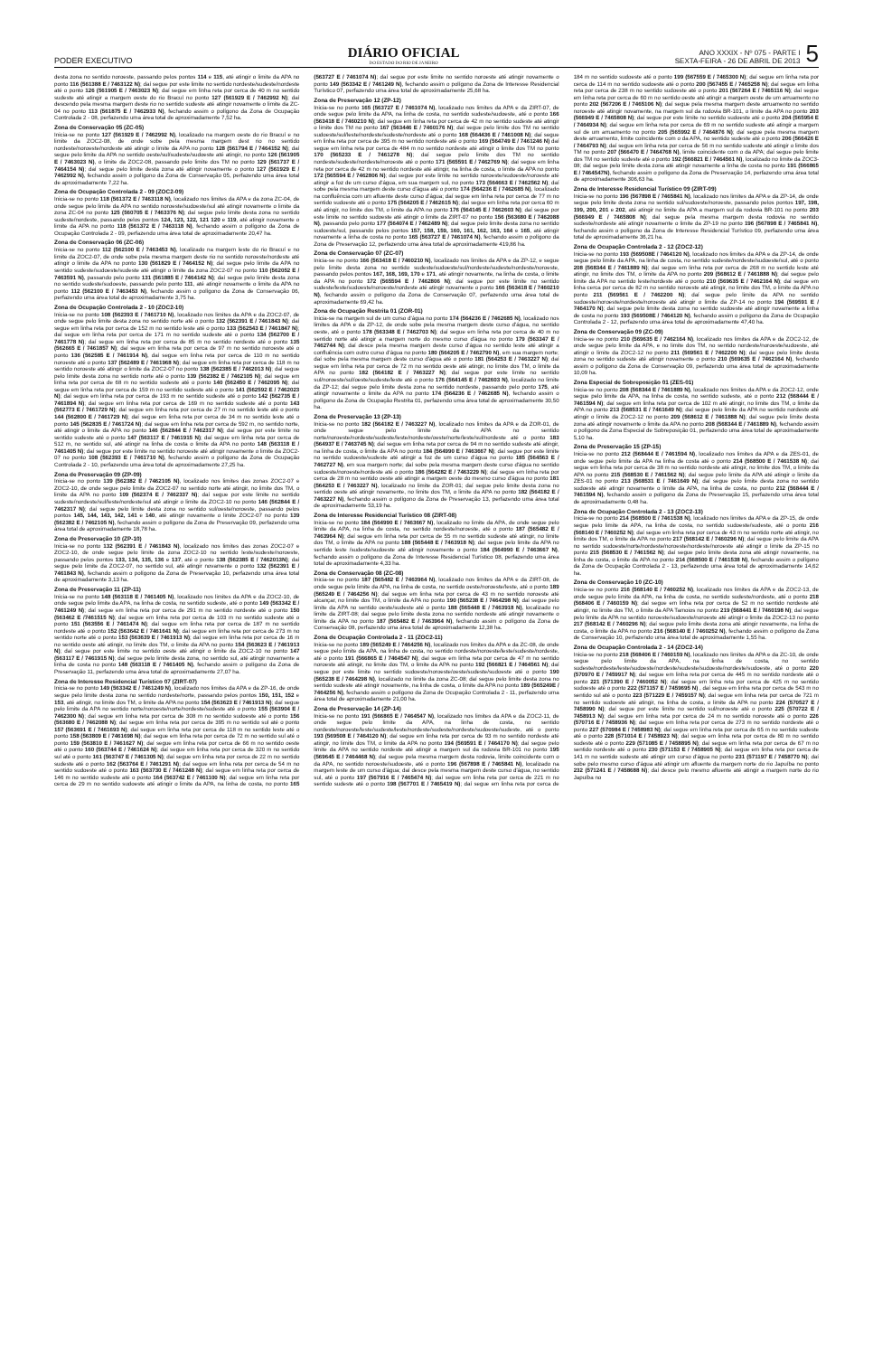PODER EXECUTIVO
DIÁRIO OFICIAL
DO ESTADO DO RIO DE JANEIRO
ANO XXXIX - Nº 075 - PARTE I
SEXTA-FEIRA - 26 DE ABRIL DE 2013
5
desta zona no sentido noroeste, passando pelos pontos 114 e 115, até atingir o limite da APA no ponto 116 (561388 E / 7463122 N); daí segue por este limite no sentido nordeste/sudeste/nordeste até o ponto 126 (561905 E / 7463023 N); daí segue em linha reta por cerca de 40 m no sentido sudeste até atingir a margem oeste do rio Bracuí no ponto 127 (561929 E / 7462992 N); daí descendo pela mesma margem deste rio no sentido sudeste até atingir novamente o limite da ZC-04 no ponto 113 (561875 E / 7462933 N), fechando assim o polígono da Zona de Ocupação Controlada 2 - 08, perfazendo uma área total de aproximadamente 7,52 ha.
Zona de Conservação 05 (ZC-05)
Inicia-se no ponto 127 (561929 E / 7462992 N), localizado na margem oeste do rio Bracuí e no limite da ZOC2-08, de onde sobe pela mesma margem dest rio no sentido nordeste/noroeste/nordeste até atingir o limite da APA no ponto 128 (561794 E / 7464152 N); daí segue pelo limite da APA no sentido oeste/sul/sudeste/sudoeste até atingir, no ponto 126 (561905 E / 7463023 N), o limite da ZOC2-08, passando pelo limite dos TM no ponto 129 (561737 E / 7464154 N); daí segue pelo limite desta zona até atingir novamente o ponto 127 (561929 E / 7462992 N), fechando assim o polígono da Zona de Conservação 05, perfazendo uma área total de aproximadamente 7,22 ha.
Zona de Ocupação Controlada 2 - 09 (ZOC2-09)
Inicia-se no ponto 118 (561372 E / 7463118 N), localizado nos limites da APA e da zona ZC-04, de onde segue pelo limite da APA no sentido noroeste/sudoeste/sul até atingir novamente o limite da zona ZC-04 no ponto 125 (560705 E / 7463376 N); daí segue pelo limite desta zona no sentido sudeste/nordeste, passando pelos pontos 124, 123, 122, 121 120 e 119, até atingir novamente o limite da APA no ponto 118 (561372 E / 7463118 N), fechando assim o polígono da Zona de Ocupação Controlada 2 - 09, perfazendo uma área total de aproximadamente 20,47 ha.
Zona de Conservação 06 (ZC-06)
Inicia-se no ponto 112 (562100 E / 7463453 N), localizado na margem leste do rio Bracuí e no limite da ZOC2-07, de onde sobe pela mesma margem deste rio no sentido noroeste/nordeste até atingir o limite da APA no ponto 130 (561829 E / 7464152 N); daí segue pelo limite da APA no sentido sudeste/sudoeste/sudeste até atingir o limite da zona ZOC2-07 no ponto 110 (562052 E / 7463591 N), passando pelo ponto 131 (561885 E / 7464142 N); daí segue pelo limite desta zona no sentido sudeste/sudoeste, passando pelo ponto 111, até atingir novamente o limite da APA no ponto 112 (562100 E / 7463453 N), fechando assim o polígono da Zona de Conservação 06, perfazendo uma área total de aproximadamente 3,75 ha.
Zona de Ocupação Controlada 2 - 10 (ZOC2-10)
Inicia-se no ponto 108 (562393 E / 7461710 N), localizado nos limites da APA e da ZOC2-07, de onde segue pelo limite desta zona no sentido norte até o ponto 132 (562391 E / 7461843 N); daí segue em linha reta por cerca de 152 m no sentido leste até o ponto 133 (562543 E / 7461847 N); daí segue em linha reta por cerca de 171 m no sentido sudeste até o ponto 134 (562700 E / 7461778 N); daí segue em linha reta por cerca de 85 m no sentido nordeste até o ponto 135 (562665 E / 7461857 N); daí segue em linha reta por cerca de 97 m no sentido noroeste até o ponto 136 (562585 E / 7461914 N), daí segue em linha reta por cerca de 110 m no sentido noroeste até o ponto 137 (562489 E / 7461968 N); daí segue em linha reta por cerca de 118 m no sentido noroeste até atingir o limite da ZOC2-07 no ponto 138 (562385 E / 7462013 N); daí segue pelo limite desta zona no sentido norte até o ponto 139 (562382 E / 7462105 N); daí segue em linha reta por cerca de 68 m no sentido sudeste até o ponto 140 (562450 E / 7462095 N); daí segue em linha reta por cerca de 159 m no sentido sudeste até o ponto 141 (562592 E / 7462023 N); daí segue em linha reta por cerca de 193 m no sentido sudeste até o ponto 142 (562735 E / 7461894 N); daí segue em linha reta por cerca de 169 m no sentido sudeste até o ponto 143 (562773 E / 7461729 N); daí segue em linha reta por cerca de 27 m no sentido leste até o ponto 144 (562800 E / 7461729 N); daí segue em linha reta por cerca de 34 m no sentido leste até o ponto 145 (562835 E / 7461724 N); daí segue em linha reta por cerca de 592 m, no sentido norte, até atingir o limite da APA no ponto 146 (562844 E / 7462317 N); daí segue por este limite no sentido sudeste até o ponto 147 (563117 E / 7461915 N); daí segue em linha reta por cerca de 512 m, no sentido sul, até atingir na linha de costa o limite da APA no ponto 148 (563118 E / 7461405 N); daí segue por este limite no sentido noroeste até atingir novamente o limite da ZOC2-07 no ponto 108 (562393 E / 7461710 N), fechando assim o polígono da Zona de Ocupação Controlada 2 - 10, perfazendo uma área total de aproximadamente 27,25 ha.
Zona de Preservação 09 (ZP-09)
Inicia-se no ponto 139 (562382 E / 7462105 N), localizado nos limites das zonas ZOC2-07 e ZOC2-10, de onde segue pelo limite da ZOC2-07 no sentido norte até atingir, no limite dos TM, o limite da APA no ponto 109 (562374 E / 7462337 N); daí segue por este limite no sentido sudeste/nordeste/sul/leste/nordeste/sul até atingir o limite da ZOC2-10 no ponto 146 (562844 E / 7462317 N); daí segue pelo limite desta zona no sentido sul/oeste/noroeste, passando pelos pontos 145, 144, 143, 142, 141 e 140, até atingir novamente o limite ZOC2-07 no ponto 139 (562382 E / 7462105 N), fechando assim o polígono da Zona de Preservação 09, perfazendo uma área total de aproximadamente 18,78 ha.
Zona de Preservação 10 (ZP-10)
Inicia-se no ponto 132 (562391 E / 7461843 N), localizado nos limites das zonas ZOC2-07 e ZOC2-10, de onde segue pelo limite da zona ZOC2-10 no sentido leste/sudeste/noroeste, passando pelos pontos 133, 134, 135, 136 e 137, até o ponto 138 (562385 E / 7462013N); daí segue pelo limite da ZOC2-07, no sentido sul, até atingir novamente o ponto 132 (562391 E / 7461843 N), fechando assim o polígono da Zona de Preservação 10, perfazendo uma área total de aproximadamente 3,13 ha.
Zona de Preservação 11 (ZP-11)
Inicia-se no ponto 148 (563118 E / 7461405 N), localizado nos limites da APA e da ZOC2-10, de onde segue pelo limite da APA, na linha de costa, no sentido sudeste, até o ponto 149 (563342 E / 7461249 N); daí segue em linha reta por cerca de 291 m no sentido nordeste até o ponto 150 (563462 E /7461515 N); daí segue em linha reta por cerca de 103 m no sentido sudeste até o ponto 151 (563556 E / 7461474 N); daí segue em linha reta por cerca de 187 m no sentido nordeste até o ponto 152 (563642 E / 7461641 N); daí segue em linha reta por cerca de 273 m no sentido norte até o ponto 153 (563639 E / 7461913 N); daí segue em linha reta por cerca de 16 m no sentido oeste até atingir, no limite dos TM, o limite da APA no ponto 154 (563623 E / 7461913 N); daí segue por este limite no sentido oeste até atingir o limite da ZOC2-10 no ponto 147 (563117 E / 7461915 N); daí segue pelo limite desta zona, no sentido sul, até atingir novamente a linha de costa no ponto 148 (563118 E / 7461405 N), fechando assim o polígono da Zona de Preservação 11, perfazendo uma área total de aproximadamente 27,07 ha.
Zona de Interesse Residencial Turístico 07 (ZIRT-07)
Inicia-se no ponto 149 (563342 E / 7461249 N), localizado nos limites da APA e da ZP-16, de onde segue pelo limite desta zona no sentido nordeste/norte, passando pelos pontos 150, 151, 152 e 153, até atingir, no limite dos TM, o limite da APA no ponto 154 (563623 E / 7461913 N); daí segue pelo limite da APA no sentido norte/noroeste/norte/nordeste/sudeste até o ponto 155 (563904 E / 7462300 N); daí segue em linha reta por cerca de 308 m no sentido sudoeste até o ponto 156 (563680 E / 7462088 N); daí segue em linha reta por cerca de 395 m no sentido sul até o ponto 157 (563691 E / 7461693 N); daí segue em linha reta por cerca de 118 m no sentido leste até o ponto 158 (563809 E / 7461698 N); daí segue em linha reta por cerca de 72 m no sentido sul até o ponto 159 (563810 E / 7461627 N); daí segue em linha reta por cerca de 66 m no sentido oeste até o ponto 160 (563744 E / 7461624 N); daí segue em linha reta por cerca de 320 m no sentido sul até o ponto 161 (563747 E / 7461305 N); daí segue em linha reta por cerca de 22 m no sentido sudeste até o ponto 162 (563764 E / 7461291 N); daí segue em linha reta por cerca de 54 m no sentido sudoeste até o ponto 163 (563730 E / 7461248 N); daí segue em linha reta por cerca de 146 m no sentido sudeste até o ponto 164 (563742 E / 7461100 N); daí segue em linha reta por cerca de 29 m no sentido sudoeste até atingir o limite da APA, na linha de costa, no ponto 165 (563727 E / 7461074 N); daí segue por este limite no sentido noroeste até atingir novamente o ponto 149 (563342 E / 7461249 N), fechando assim o polígono da Zona de Interesse Residencial Turístico 07, perfazendo uma área total de aproximadamente 25,68 ha.
Zona de Preservação 12 (ZP-12)
Inicia-se no ponto 165 (563727 E / 7461074 N), localizado nos limites da APA e da ZIRT-07, de onde segue pelo limite da APA, na linha de costa, no sentido sudeste/sudoeste, até o ponto 166 (563418 E / 7460210 N); daí segue em linha reta por cerca de 42 m no sentido sudeste até atingir o limite dos TM no ponto 167 (563446 E / 7460176 N); daí segue pelo limite dos TM no sentido sudoeste/sul/leste/nordeste/sudeste/nordeste até o ponto 168 (564436 E / 7461008 N); daí segue em linha reta por cerca de 395 m no sentido nordeste até o ponto 169 (564749 E / 7461246 N) daí segue em linha reta por cerca de 484 m no sentido nordeste até atingir o limite dos TM no ponto 170 (565233 E / 7461278 N); daí segue pelo limite dos TM no sentido nordeste/sudeste/nordeste/noroeste até o ponto 171 (565591 E / 7462769 N); daí segue em linha reta por cerca de 42 m no sentido nordeste até atingir, na linha de costa, o limite da APA no ponto 172 (565594 E / 7462806 N); daí segue por este limite no sentido noroeste/sudoeste/noroeste até atingir a foz de um curso d'água, em sua margem sul, no ponto 173 (564663 E / 7462562 N); daí sobe pela mesma margem deste curso d'água até o ponto 174 (564236 E / 7462685 N), localizado na confluência com um afluente deste curso d'água; daí segue em linha reta por cerca de 77 m no sentido sudoeste até o ponto 175 (564205 E / 7462615 N); daí segue em linha reta por cerca 60 m até atingir, no limite dos TM, o limite da APA no ponto 176 (564145 E / 7462603 N); daí segue por este limite no sentido sudoeste até atingir o limite da ZIRT-07 no ponto 156 (563680 E / 7462088 N), passando pelo ponto 177 (564074 E / 7462489 N); daí segue pelo limite desta zona no sentido sudoeste/sul, passando pelos pontos 157, 158, 159, 160, 161, 162, 163, 164 e 165, até atingir novamente a linha de costa no ponto 165 (563727 E / 7461074 N), fechando assim o polígono da Zona de Preservação 12, perfazendo uma área total de aproximadamente 419,86 ha.
Zona de Conservação 07 (ZC-07)
Inicia-se no ponto 166 (563418 E / 7460210 N), localizado nos limites da APA e da ZP-12, e segue pelo limite desta zona no sentido sudeste/sudoeste/sul/nordeste/sudeste/nordeste/noroeste, passando pelos pontos 167, 168, 169, 170 e 171, até atingir novamente, na linha de costa, o limite da APA no ponto 172 (565594 E / 7462806 N); daí segue por este limite no sentido sudeste/leste/sudoeste/noroeste/nordeste até atingir novamente o ponto 166 (563418 E / 7460210 N), fechando assim o polígono da Zona de Conservação 07, perfazendo uma área total de aproximadamente 69,42 ha.
Zona de Ocupação Restrita 01 (ZOR-01)
Inicia-se na margem sul de um curso d'água no ponto 174 (564236 E / 7462685 N), localizado nos limites da APA e da ZP-12, de onde sobe pela mesma margem deste curso d'água, no sentido oeste, até o ponto 178 (563348 E / 7462703 N); daí segue em linha reta por cerca de 40 m no sentido norte até atingir a margem norte do mesmo curso d'água no ponto 179 (563347 E / 7462744 N); daí desce pela mesma margem deste curso d'água no sentido leste até atingir a confluência com outro curso d'água no ponto 180 (564205 E / 7462790 N), em sua margem norte; daí sobe pela mesma margem deste curso d'água até o ponto 181 (564253 E / 7463227 N); daí segue em linha reta por cerca de 72 m no sentido oeste até atingir, no limite dos TM, o limite da APA no ponto 182 (564182 E / 7463227 N); daí segue por este limite no sentido sul/noroeste/sul/oeste/sudeste/leste até o ponto 176 (564145 E / 7462603 N), localizado no limite da ZP-12; daí segue pelo limite desta zona no sentido nordeste, passando pelo ponto 175, até atingir novamente o limite da APA no ponto 174 (564236 E / 7462685 N), fechando assim o polígono da Zona de Ocupação Restrita 01, perfazendo uma área total de aproximadamente 30,50 ha.
Zona de Preservação 13 (ZP-13)
Inicia-se no ponto 182 (564182 E / 7463227 N), localizado nos limites da APA e da ZOR-01, de onde segue pelo limite da APA no sentido norte/noroeste/nordeste/sudeste/leste/nordeste/oeste/norte/leste/sul/nordeste até o ponto 183 (564937 E / 7463745 N); daí segue em linha reta por cerca de 94 m no sentido sudeste até atingir, na linha de costa, o limite da APA no ponto 184 (564990 E / 7463667 N); daí segue por este limite no sentido sudoeste/sudeste até atingir a foz de um curso d'água no ponto 185 (564563 E / 7462727 N), em sua margem norte; daí sobe pela mesma margem deste curso d'água no sentido sudoeste/noroeste/nordeste até o ponto 186 (564282 E / 7463229 N); daí segue em linha reta por cerca de 28 m no sentido oeste até atingir a margem oeste do mesmo curso d'água no ponto 181 (564253 E / 7463227 N), localizado no limite da ZOR-01; daí segue pelo limite desta zona no sentido oeste até atingir novamente, no limite dos TM, o limite da APA no ponto 182 (564182 E / 7463227 N), fechando assim o polígono da Zona de Preservação 13, perfazendo uma área total de aproximadamente 53,19 ha.
Zona de Interesse Residencial Turístico 08 (ZIRT-08)
Inicia-se no ponto 184 (564990 E / 7463667 N), localizado no limite da APA, de onde segue pelo limite da APA, na linha de costa, no sentido nordeste/noroeste, até o ponto 187 (565482 E / 7463964 N); daí segue em linha reta por cerca de 55 m no sentido sudeste até atingir, no limite dos TM, o limite da APA no ponto 188 (565448 E / 7463918 N); daí segue pelo limite da APA no sentido leste /sudeste/sudoeste até atingir novamente o ponto 184 (564990 E / 7463667 N), fechando assim o polígono da Zona de Interesse Residencial Turístico 08, perfazendo uma área total de aproximadamente 4,33 ha.
Zona de Conservação 08 (ZC-08)
Inicia-se no ponto 187 (565482 E / 7463964 N), localizado nos limites da APA e da ZIRT-08, de onde segue pelo limite da APA, na linha de costa, no sentido oeste/noroeste/leste, até o ponto 189 (565249 E / 7464256 N); daí segue em linha reta por cerca de 43 m no sentido noroeste até alcançar, no limite dos TM, o limite da APA no ponto 190 (565238 E / 7464298 N); daí segue pelo limite da APA no sentido oeste/sudeste até o ponto 188 (565448 E / 7463918 N), localizado no limite da ZIRT-08; daí segue pelo limite desta zona no sentido nordeste até atingir novamente o limite da APA no ponto 187 (565482 E / 7463964 N), fechando assim o polígono da Zona de Conservação 08, perfazendo uma área total de aproximadamente 12,38 ha.
Zona de Ocupação Controlada 2 - 11 (ZOC2-11)
Inicia-se no ponto 189 (565249 E / 7464256 N), localizado nos limites da APA e da ZC-08, de onde segue pelo limite da APA, na linha de costa, no sentido nordeste/noroeste/leste/sudeste/nordeste, até o ponto 191 (566865 E / 7464547 N); daí segue em linha reta por cerca de 47 m no sentido noroeste até atingir, no limite dos TM, o limite da APA no ponto 192 (566821 E / 7464561 N); daí segue por este limite no sentido sudoeste/noroeste/oeste/sudeste/sudoeste até o ponto 190 (565238 E / 7464298 N), localizado no limite da zona ZC-08; daí segue pelo limite desta zona no sentido sudeste até atingir novamente, na linha de costa, o limite da APA no ponto 189 (565249E / 7464256 N), fechando assim o polígono da Zona de Ocupação Controlada 2 - 11, perfazendo uma área total de aproximadamente 21,00 ha.
Zona de Preservação 14 (ZP-14)
Inicia-se no ponto 191 (566865 E / 7464547 N), localizado nos limites da APA e da ZOC2-11, de onde segue pelo limite da APA, na linha de costa, no sentido nordeste/noroeste/leste/sudeste/leste/nordeste/sudeste/nordeste/sudoeste/sudeste, até o ponto 193 (569508 E / 7464120 N); daí segue em linha reta por cerca de 93 m no sentido nordeste até atingir, no limite dos TM, o limite da APA no ponto 194 (569591 E / 7464170 N); daí segue pelo limite da APA no sentido nordeste até atingir a margem sul da rodovia BR-101 no ponto 195 (569645 E / 7464468 N); daí segue pela mesma margem desta rodovia, limite coincidente com o da APA, no sentido noroeste/sudoeste, até o ponto 196 (567898 E / 7465841 N), localizado na margem leste de um curso d'água; daí desce pela mesma margem deste curso d'água, no sentido sul, até o ponto 197 (567916 E / 7465474 N); daí segue em linha reta por cerca de 221 m no sentido sudeste até o ponto 198 (567701 E / 7465419 N); daí segue em linha reta por cerca de 184 m no sentido sudoeste até o ponto 199 (567559 E / 7465300 N); daí segue em linha reta por cerca de 114 m no sentido sudoeste até o ponto 200 (567455 E / 7465258 N); daí segue em linha reta por cerca de 238 m no sentido sudoeste até o ponto 201 (567264 E / 7465116 N); daí segue em linha reta por cerca de 60 m no sentido oeste até atingir a margem oeste de um arruamento no ponto 202 (567206 E / 7465106 N); daí segue pela mesma margem deste arruamento no sentido noroeste até atingir novamente, na margem sul da rodovia BR-101, o limite da APA no ponto 203 (566949 E / 7465808 N); daí segue por este limite no sentido sudoeste até o ponto 204 (565954 E / 7464934 N); daí segue em linha reta por cerca de 69 m no sentido sudeste até atingir a margem sul de um arruamento no ponto 205 (565992 E / 7464876 N); daí segue pela mesma margem deste arruamento, limite coincidente com o da APA, no sentido sudeste até o ponto 206 (566426 E / 7464793 N); daí segue em linha reta por cerca de 56 m no sentido sudeste até atingir o limite dos TM no ponto 207 (566470 E / 7464768 N), limite coincidente com o da APA; daí segue pelo limite dos TM no sentido sudeste até o ponto 192 (566821 E / 7464561 N), localizado no limite da ZOC3-08; daí segue pelo limite desta zona até atingir novamente a linha de costa no ponto 191 (566865 E / 7464547N), fechando assim o polígono da Zona de Preservação 14, perfazendo uma área total de aproximadamente 306,63 ha.
Zona de Interesse Residencial Turístico 09 (ZIRT-09)
Inicia-se no ponto 196 (567898 E / 7465841 N), localizado nos limites da APA e da ZP-14, de onde segue pelo limite desta zona no sentido sul/sudoeste/noroeste, passando pelos pontos 197, 198, 199, 200, 201 e 202, até atingir no limite da APA a margem sul da rodovia BR-101 no ponto 203 (566949 E / 7465808 N); daí segue pela mesma margem desta rodovia no sentido sudeste/nordeste até atingir novamente o limite da ZP-19 no ponto 196 (567898 E / 7465841 N), fechando assim o polígono da Zona de Interesse Residencial Turístico 09, perfazendo uma área total de aproximadamente 36,21 ha.
Zona de Ocupação Controlada 2 - 12 (ZOC2-12)
Inicia-se no ponto 193 (569508E / 7464120 N), localizado nos limites da APA e da ZP-14, de onde segue pelo limite da APA, na linha de costa, no sentido sudeste/nordeste/sudoeste/sul, até o ponto 208 (568344 E / 7461889 N); daí segue em linha reta por cerca de 268 m no sentido leste até atingir, no limite dos TM, o limite da APA no ponto 209 (568612 E / 7461888 N); daí segue pelo limite da APA no sentido leste/nordeste até o ponto 210 (569635 E / 7462164 N); daí segue em linha cerca por cerca de 82 m no sentido noroeste até atingir, no limite dos TM, o limite da APA no ponto 211 (569561 E / 7462200 N); daí segue pelo limite da APA no sentido sudoeste/noroeste/nordeste/noroeste até atingir o limite da ZP-14 no ponto 194 (569591 E / 7464170 N); daí segue pelo limite desta zona no sentido sudoeste até atingir novamente a linha de costa no ponto 193 (569508E / 7464120 N), fechando assim o polígono da Zona de Ocupação Controlada 2 - 12, perfazendo uma área total de aproximadamente 47,40 ha.
Zona de Conservação 09 (ZC-09)
Inicia-se no ponto 210 (569635 E / 7462164 N), localizado nos limites da APA e da ZOC2-12, de onde segue pelo limite da APA, e no limite dos TM, no sentido nordeste/noroeste/sudoeste, até atingir o limite da ZOC2-12 no ponto 211 (569561 E / 7462200 N); daí segue pelo limite desta zona no sentido sudeste até atingir novamente o ponto 210 (569635 E / 7462164 N), fechando assim o polígono da Zona de Conservação 09, perfazendo uma área total de aproximadamente 10,09 ha.
Zona Especial de Sobreposição 01 (ZES-01)
Inicia-se no ponto 208 (568344 E / 7461889 N), localizado nos limites da APA e da ZOC2-12, onde segue pelo limite da APA, na linha de costa, no sentido sudeste, até o ponto 212 (568444 E / 7461594 N); daí segue em linha reta por cerca de 102 m até atingir, no limite dos TM, o limite da APA no ponto 213 (568531 E / 7461649 N); daí segue pelo limite da APA no sentido nordeste até atingir o limite da ZOC2-12 no ponto 209 (568612 E / 7461888 N); daí segue pelo limite desta zona até atingir novamente o limite da APA no ponto 208 (568344 E / 7461889 N), fechando assim o polígono da Zona Especial de Sobreposição 01, perfazendo uma área total de aproximadamente 5,10 ha.
Zona de Preservação 15 (ZP-15)
Inicia-se no ponto 212 (568444 E / 7461594 N), localizado nos limites da APA e da ZES-01, de onde segue pelo limite da APA na linha de costa até o ponto 214 (568500 E / 7461538 N); daí segue em linha reta por cerca de 38 m no sentido nordeste até atingir, no limite dos TM, o limite da APA no ponto 215 (568530 E / 7461562 N); daí segue pelo limite da APA até atingir o limite da ZES-01 no ponto 213 (568531 E / 7461649 N); daí segue pelo limite desta zona no sentido sudoeste até atingir novamente o limite da APA, na linha de costa, no ponto 212 (568444 E / 7461594 N), fechando assim o polígono da Zona de Preservação 15, perfazendo uma área total de aproximadamente 0,48 ha.
Zona de Ocupação Controlada 2 - 13 (ZOC2-13)
Inicia-se no ponto 214 (568500 E / 7461538 N), localizado nos limites da APA e da ZP-15, de onde segue pelo limite da APA, na linha de costa, no sentido sudoeste/sudeste, até o ponto 216 (568140 E / 7460252 N); daí segue em linha reta por cerca de 43 m no sentido norte até atingir, no limite dos TM, o limite da APA no ponto 217 (568142 E / 7460296 N); daí segue pelo limite da APA no sentido sudoeste/norte/nordeste/noroeste/nordeste/noroeste até atingir o limite da ZP-15 no ponto 215 (568530 E / 7461562 N); daí segue pelo limite desta zona até atingir novamente, na linha de costa, o limite da APA no ponto 214 (568500 E / 7461538 N), fechando assim o polígono da Zona de Ocupação Controlada 2 - 13, perfazendo uma área total de aproximadamente 14,62 ha.
Zona de Conservação 10 (ZC-10)
Inicia-se no ponto 216 (568140 E / 7460252 N), localizado nos limites da APA e da ZOC2-13, de onde segue pelo limite da APA, na linha de costa, no sentido sudeste/nordeste, até o ponto 218 (568406 E / 7460159 N); daí segue em linha reta por cerca de 52 m no sentido nordeste até atingir, no limite dos TM, o limite da APA Tamoios no ponto 219 (568441 E / 7460198 N); daí segue pelo limite da APA no sentido noroeste/sudoeste/noroeste até atingir o limite da ZOC2-13 no ponto 217 (568142 E / 7460296 N); daí segue pelo limite desta zona até atingir novamente, na linha de costa, o limite da APA no ponto 216 (568140 E / 7460252 N), fechando assim o polígono da Zona de Conservação 10, perfazendo uma área total de aproximadamente 1,55 ha.
Zona de Ocupação Controlada 2 - 14 (ZOC2-14)
Inicia-se no ponto 218 (568406 E / 7460159 N), localizado nos limites da APA e da ZC-10, de onde segue pelo limite da APA, na linha de costa, no sentido sudeste/nordeste/leste/sudoeste/nordeste/sudeste/sudoeste/nordeste/sudoeste, até o ponto 220 (570970 E / 7459917 N); daí segue em linha reta por cerca de 445 m no sentido nordeste até o ponto 221 (571390 E / 7460052 N); daí segue em linha reta por cerca de 425 m no sentido sudoeste até o ponto 222 (571157 E / 7459695 N) , daí segue em linha reta por cerca de 543 m no sentido sul até o ponto 223 (571229 E / 7459157 N); daí segue em linha reta por cerca de 721 m no sentido sudoeste até atingir, na linha de costa, o limite da APA no ponto 224 (570527 E / 7458990 N); daí segue por este limite no sentido sul/noroeste até o ponto 225 (570722 E / 7458913 N); daí segue em linha reta por cerca de 24 m no sentido noroeste até o ponto 226 (570716 E / 7458936 N); daí segue em linha reta por cerca de 273 m no sentido nordeste até o ponto 227 (570984 E / 7458983 N); daí segue em linha reta por cerca de 65 m no sentido sudeste até o ponto 228 (571014 E / 7458923 N); daí segue em linha reta por cerca de 80 m no sentido sudeste até o ponto 229 (571085 E / 7458895 N); daí segue em linha reta por cerca de 67 m no sentido nordeste até o ponto 230 (571153 E / 7458905 N); daí segue em linha reta por cerca de 141 m no sentido sudeste até atingir um curso d'água no ponto 231 (571197 E / 7458770 N); daí sobe pelo mesmo curso d'água até atingir um afluente da margem norte do rio Japuíba no ponto 232 (571241 E / 7458688 N); daí desce pelo mesmo afluente até atingir a margem norte do rio Japuíba no